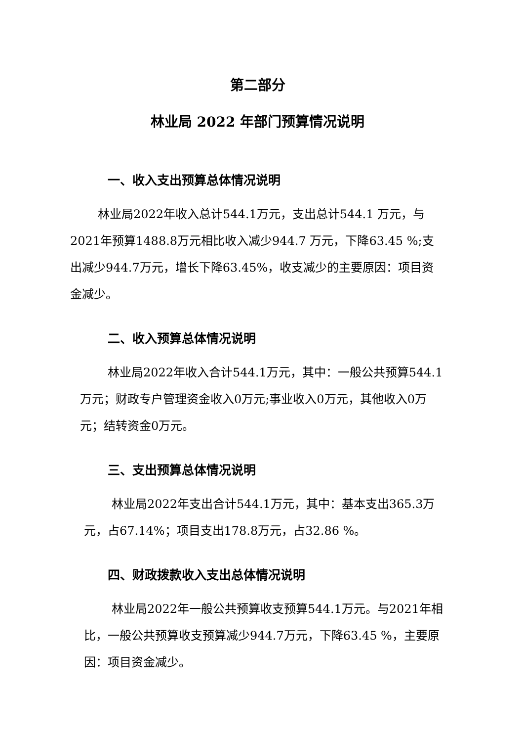第二部分
林业局 2022 年部门预算情况说明
一、收入支出预算总体情况说明
林业局2022年收入总计544.1万元，支出总计544.1 万元，与2021年预算1488.8万元相比收入减少944.7 万元，下降63.45 %;支出减少944.7万元，增长下降63.45%，收支减少的主要原因：项目资金减少。
二、收入预算总体情况说明
林业局2022年收入合计544.1万元，其中：一般公共预算544.1万元；财政专户管理资金收入0万元;事业收入0万元，其他收入0万元；结转资金0万元。
三、支出预算总体情况说明
林业局2022年支出合计544.1万元，其中：基本支出365.3万元，占67.14%；项目支出178.8万元，占32.86 %。
四、财政拨款收入支出总体情况说明
林业局2022年一般公共预算收支预算544.1万元。与2021年相比，一般公共预算收支预算减少944.7万元，下降63.45 %，主要原因：项目资金减少。